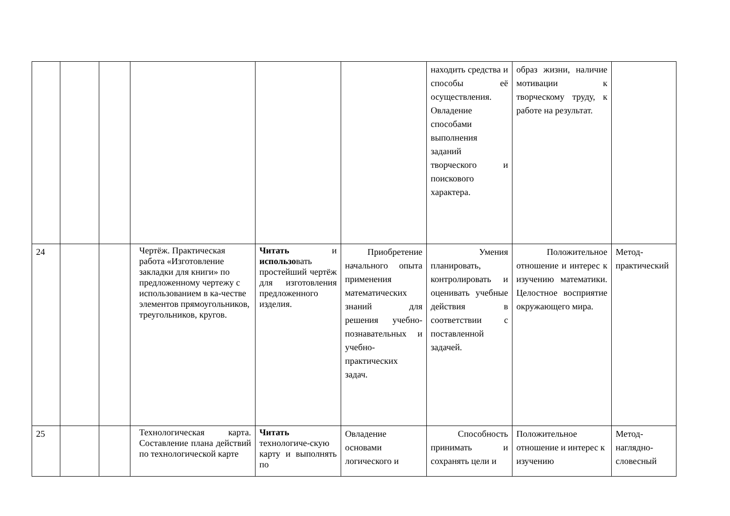| | | | | | | находить средства и способы её осуществления. Овладение способами выполнения заданий творческого и поискового характера. | образ жизни, наличие мотивации к творческому труду, к работе на результат. | |
| 24 | | | Чертёж. Практическая работа «Изготовление закладки для книги» по предложенному чертежу с использованием в ка-честве элементов прямоугольников, треугольников, кругов. | Читать и использо вать простейший чертёж для изготовления предложенного изделия. | Приобретение начального опыта применения математических знаний для решения учебно-познавательных и учебно-практических задач. | Умения планировать, контролировать и оценивать учебные действия в соответствии с поставленной задачей. | Положительное отношение и интерес к изучению математики. Целостное восприятие окружающего мира. | Метод-практический |
| 25 | | | Технологическая карта. Составление плана действий по технологической карте | Читать технологиче-скую карту и выполнять по | Овладение основами логического и | Способность принимать и сохранять цели и | Положительное отношение и интерес к изучению | Метод-наглядно-словесный |